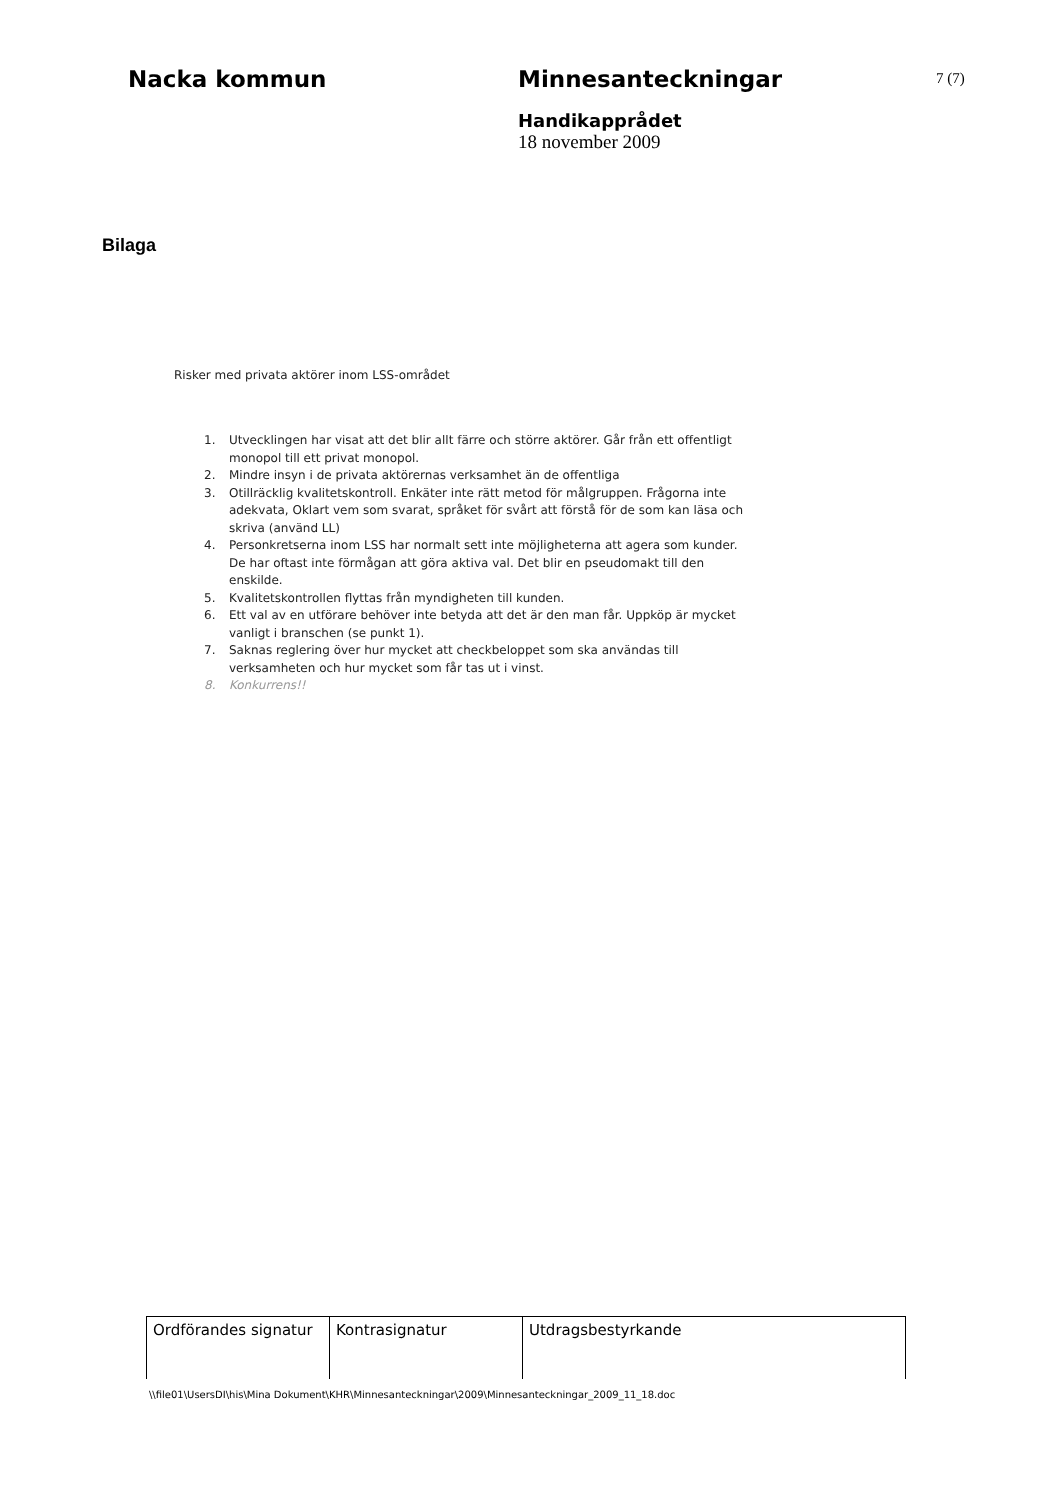Nacka kommun Minnesanteckningar
Handikapprådet
18 november 2009
7 (7)
Bilaga
Risker med privata aktörer inom LSS-området
1. Utvecklingen har visat att det blir allt färre och större aktörer. Går från ett offentligt monopol till ett privat monopol.
2. Mindre insyn i de privata aktörernas verksamhet än de offentliga
3. Otillräcklig kvalitetskontroll. Enkäter inte rätt metod för målgruppen. Frågorna inte adekvata, Oklart vem som svarat, språket för svårt att förstå för de som kan läsa och skriva (använd LL)
4. Personkretserna inom LSS har normalt sett inte möjligheterna att agera som kunder. De har oftast inte förmågan att göra aktiva val. Det blir en pseudomakt till den enskilde.
5. Kvalitetskontrollen flyttas från myndigheten till kunden.
6. Ett val av en utförare behöver inte betyda att det är den man får. Uppköp är mycket vanligt i branschen (se punkt 1).
7. Saknas reglering över hur mycket att checkbeloppet som ska användas till verksamheten och hur mycket som får tas ut i vinst.
8. Konkurrens!!
| Ordförandes signatur | Kontrasignatur | Utdragsbestyrkande |
\\file01\UsersDI\his\Mina Dokument\KHR\Minnesanteckningar\2009\Minnesanteckningar_2009_11_18.doc